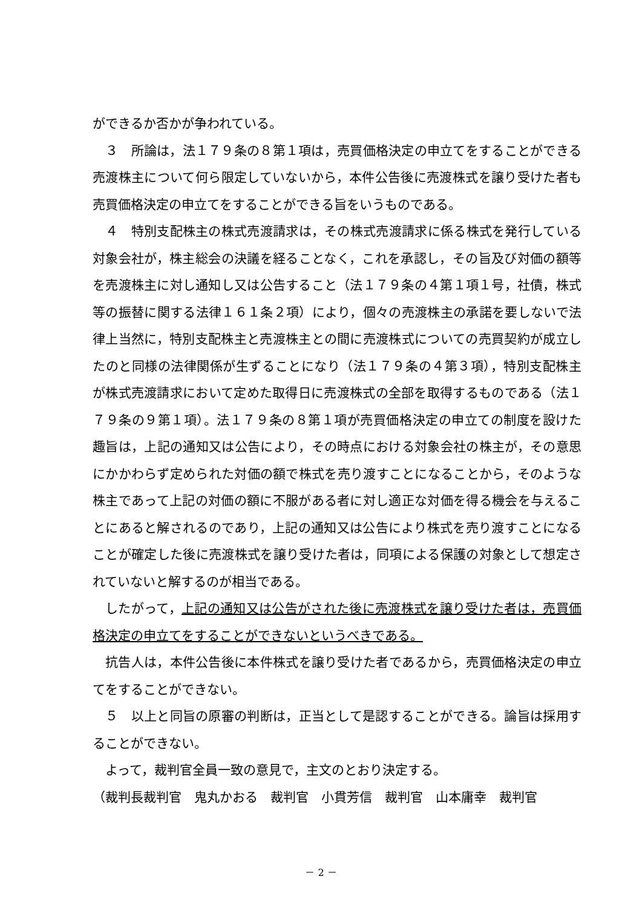ができるか否かが争われている。
３　所論は，法１７９条の８第１項は，売買価格決定の申立てをすることができる売渡株主について何ら限定していないから，本件公告後に売渡株式を譲り受けた者も売買価格決定の申立てをすることができる旨をいうものである。
４　特別支配株主の株式売渡請求は，その株式売渡請求に係る株式を発行している対象会社が，株主総会の決議を経ることなく，これを承認し，その旨及び対価の額等を売渡株主に対し通知し又は公告すること（法１７９条の４第１項１号，社債，株式等の振替に関する法律１６１条２項）により，個々の売渡株主の承諾を要しないで法律上当然に，特別支配株主と売渡株主との間に売渡株式についての売買契約が成立したのと同様の法律関係が生ずることになり（法１７９条の４第３項），特別支配株主が株式売渡請求において定めた取得日に売渡株式の全部を取得するものである（法１７９条の９第１項）。法１７９条の８第１項が売買価格決定の申立ての制度を設けた趣旨は，上記の通知又は公告により，その時点における対象会社の株主が，その意思にかかわらず定められた対価の額で株式を売り渡すことになることから，そのような株主であって上記の対価の額に不服がある者に対し適正な対価を得る機会を与えることにあると解されるのであり，上記の通知又は公告により株式を売り渡すことになることが確定した後に売渡株式を譲り受けた者は，同項による保護の対象として想定されていないと解するのが相当である。
したがって，上記の通知又は公告がされた後に売渡株式を譲り受けた者は，売買価格決定の申立てをすることができないというべきである。
抗告人は，本件公告後に本件株式を譲り受けた者であるから，売買価格決定の申立てをすることができない。
５　以上と同旨の原審の判断は，正当として是認することができる。論旨は採用することができない。
よって，裁判官全員一致の意見で，主文のとおり決定する。
（裁判長裁判官　鬼丸かおる　裁判官　小貫芳信　裁判官　山本庸幸　裁判官
－ 2 －